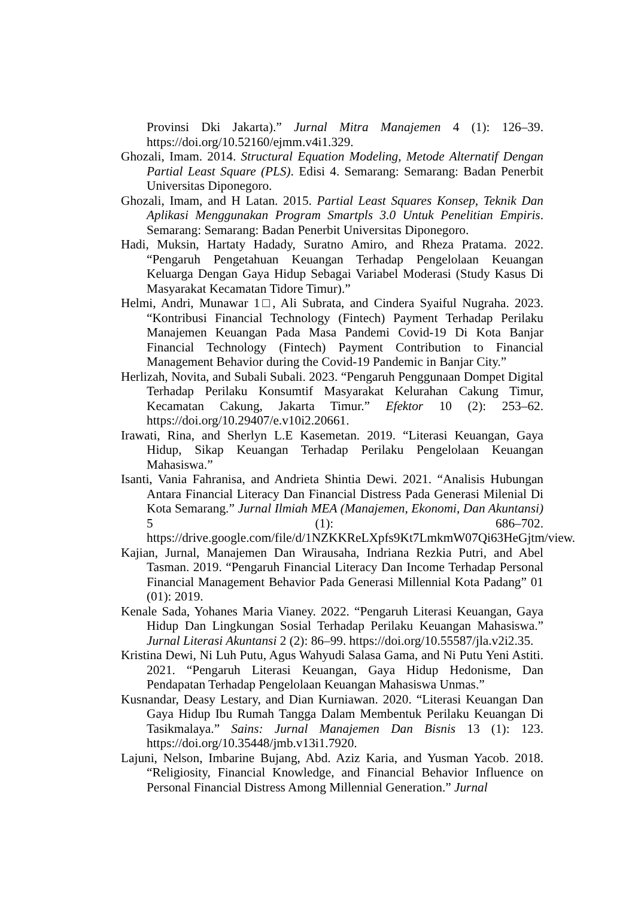Provinsi Dki Jakarta).” Jurnal Mitra Manajemen 4 (1): 126–39. https://doi.org/10.52160/ejmm.v4i1.329.
Ghozali, Imam. 2014. Structural Equation Modeling, Metode Alternatif Dengan Partial Least Square (PLS). Edisi 4. Semarang: Semarang: Badan Penerbit Universitas Diponegoro.
Ghozali, Imam, and H Latan. 2015. Partial Least Squares Konsep, Teknik Dan Aplikasi Menggunakan Program Smartpls 3.0 Untuk Penelitian Empiris. Semarang: Semarang: Badan Penerbit Universitas Diponegoro.
Hadi, Muksin, Hartaty Hadady, Suratno Amiro, and Rheza Pratama. 2022. “Pengaruh Pengetahuan Keuangan Terhadap Pengelolaan Keuangan Keluarga Dengan Gaya Hidup Sebagai Variabel Moderasi (Study Kasus Di Masyarakat Kecamatan Tidore Timur).”
Helmi, Andri, Munawar 1□, Ali Subrata, and Cindera Syaiful Nugraha. 2023. “Kontribusi Financial Technology (Fintech) Payment Terhadap Perilaku Manajemen Keuangan Pada Masa Pandemi Covid-19 Di Kota Banjar Financial Technology (Fintech) Payment Contribution to Financial Management Behavior during the Covid-19 Pandemic in Banjar City.”
Herlizah, Novita, and Subali Subali. 2023. “Pengaruh Penggunaan Dompet Digital Terhadap Perilaku Konsumtif Masyarakat Kelurahan Cakung Timur, Kecamatan Cakung, Jakarta Timur.” Efektor 10 (2): 253–62. https://doi.org/10.29407/e.v10i2.20661.
Irawati, Rina, and Sherlyn L.E Kasemetan. 2019. “Literasi Keuangan, Gaya Hidup, Sikap Keuangan Terhadap Perilaku Pengelolaan Keuangan Mahasiswa.”
Isanti, Vania Fahranisa, and Andrieta Shintia Dewi. 2021. “Analisis Hubungan Antara Financial Literacy Dan Financial Distress Pada Generasi Milenial Di Kota Semarang.” Jurnal Ilmiah MEA (Manajemen, Ekonomi, Dan Akuntansi) 5 (1): 686–702. https://drive.google.com/file/d/1NZKKReLXpfs9Kt7LmkmW07Qi63HeGjtm/view.
Kajian, Jurnal, Manajemen Dan Wirausaha, Indriana Rezkia Putri, and Abel Tasman. 2019. “Pengaruh Financial Literacy Dan Income Terhadap Personal Financial Management Behavior Pada Generasi Millennial Kota Padang” 01 (01): 2019.
Kenale Sada, Yohanes Maria Vianey. 2022. “Pengaruh Literasi Keuangan, Gaya Hidup Dan Lingkungan Sosial Terhadap Perilaku Keuangan Mahasiswa.” Jurnal Literasi Akuntansi 2 (2): 86–99. https://doi.org/10.55587/jla.v2i2.35.
Kristina Dewi, Ni Luh Putu, Agus Wahyudi Salasa Gama, and Ni Putu Yeni Astiti. 2021. “Pengaruh Literasi Keuangan, Gaya Hidup Hedonisme, Dan Pendapatan Terhadap Pengelolaan Keuangan Mahasiswa Unmas.”
Kusnandar, Deasy Lestary, and Dian Kurniawan. 2020. “Literasi Keuangan Dan Gaya Hidup Ibu Rumah Tangga Dalam Membentuk Perilaku Keuangan Di Tasikmalaya.” Sains: Jurnal Manajemen Dan Bisnis 13 (1): 123. https://doi.org/10.35448/jmb.v13i1.7920.
Lajuni, Nelson, Imbarine Bujang, Abd. Aziz Karia, and Yusman Yacob. 2018. “Religiosity, Financial Knowledge, and Financial Behavior Influence on Personal Financial Distress Among Millennial Generation.” Jurnal